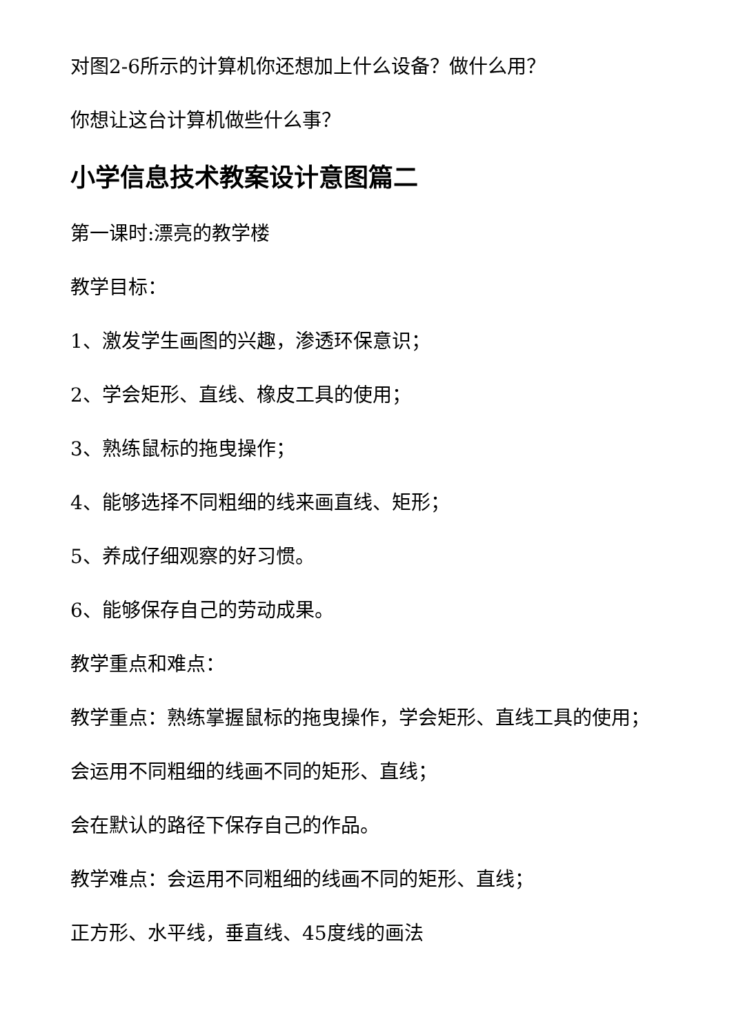对图2-6所示的计算机你还想加上什么设备？做什么用？
你想让这台计算机做些什么事？
小学信息技术教案设计意图篇二
第一课时:漂亮的教学楼
教学目标：
1、激发学生画图的兴趣，渗透环保意识；
2、学会矩形、直线、橡皮工具的使用；
3、熟练鼠标的拖曳操作；
4、能够选择不同粗细的线来画直线、矩形；
5、养成仔细观察的好习惯。
6、能够保存自己的劳动成果。
教学重点和难点：
教学重点：熟练掌握鼠标的拖曳操作，学会矩形、直线工具的使用；
会运用不同粗细的线画不同的矩形、直线；
会在默认的路径下保存自己的作品。
教学难点：会运用不同粗细的线画不同的矩形、直线；
正方形、水平线，垂直线、45度线的画法